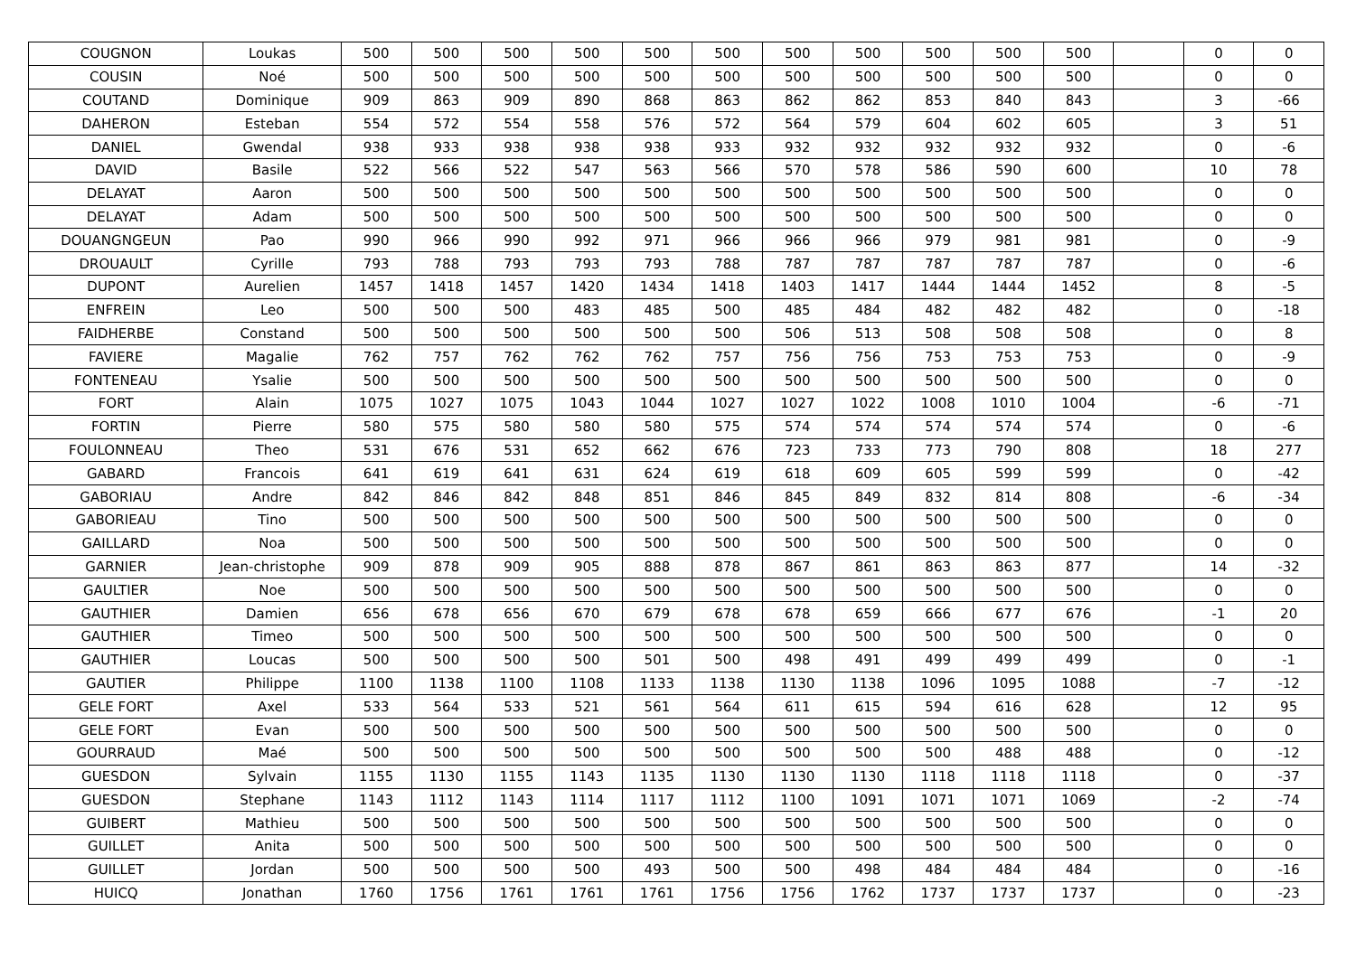| COUGNON | Loukas | 500 | 500 | 500 | 500 | 500 | 500 | 500 | 500 | 500 | 500 | 500 | | 0 | 0 |
| COUSIN | Noé | 500 | 500 | 500 | 500 | 500 | 500 | 500 | 500 | 500 | 500 | 500 | | 0 | 0 |
| COUTAND | Dominique | 909 | 863 | 909 | 890 | 868 | 863 | 862 | 862 | 853 | 840 | 843 | | 3 | -66 |
| DAHERON | Esteban | 554 | 572 | 554 | 558 | 576 | 572 | 564 | 579 | 604 | 602 | 605 | | 3 | 51 |
| DANIEL | Gwendal | 938 | 933 | 938 | 938 | 938 | 933 | 932 | 932 | 932 | 932 | 932 | | 0 | -6 |
| DAVID | Basile | 522 | 566 | 522 | 547 | 563 | 566 | 570 | 578 | 586 | 590 | 600 | | 10 | 78 |
| DELAYAT | Aaron | 500 | 500 | 500 | 500 | 500 | 500 | 500 | 500 | 500 | 500 | 500 | | 0 | 0 |
| DELAYAT | Adam | 500 | 500 | 500 | 500 | 500 | 500 | 500 | 500 | 500 | 500 | 500 | | 0 | 0 |
| DOUANGNGEUN | Pao | 990 | 966 | 990 | 992 | 971 | 966 | 966 | 966 | 979 | 981 | 981 | | 0 | -9 |
| DROUAULT | Cyrille | 793 | 788 | 793 | 793 | 793 | 788 | 787 | 787 | 787 | 787 | 787 | | 0 | -6 |
| DUPONT | Aurelien | 1457 | 1418 | 1457 | 1420 | 1434 | 1418 | 1403 | 1417 | 1444 | 1444 | 1452 | | 8 | -5 |
| ENFREIN | Leo | 500 | 500 | 500 | 483 | 485 | 500 | 485 | 484 | 482 | 482 | 482 | | 0 | -18 |
| FAIDHERBE | Constand | 500 | 500 | 500 | 500 | 500 | 500 | 506 | 513 | 508 | 508 | 508 | | 0 | 8 |
| FAVIERE | Magalie | 762 | 757 | 762 | 762 | 762 | 757 | 756 | 756 | 753 | 753 | 753 | | 0 | -9 |
| FONTENEAU | Ysalie | 500 | 500 | 500 | 500 | 500 | 500 | 500 | 500 | 500 | 500 | 500 | | 0 | 0 |
| FORT | Alain | 1075 | 1027 | 1075 | 1043 | 1044 | 1027 | 1027 | 1022 | 1008 | 1010 | 1004 | | -6 | -71 |
| FORTIN | Pierre | 580 | 575 | 580 | 580 | 580 | 575 | 574 | 574 | 574 | 574 | 574 | | 0 | -6 |
| FOULONNEAU | Theo | 531 | 676 | 531 | 652 | 662 | 676 | 723 | 733 | 773 | 790 | 808 | | 18 | 277 |
| GABARD | Francois | 641 | 619 | 641 | 631 | 624 | 619 | 618 | 609 | 605 | 599 | 599 | | 0 | -42 |
| GABORIAU | Andre | 842 | 846 | 842 | 848 | 851 | 846 | 845 | 849 | 832 | 814 | 808 | | -6 | -34 |
| GABORIEAU | Tino | 500 | 500 | 500 | 500 | 500 | 500 | 500 | 500 | 500 | 500 | 500 | | 0 | 0 |
| GAILLARD | Noa | 500 | 500 | 500 | 500 | 500 | 500 | 500 | 500 | 500 | 500 | 500 | | 0 | 0 |
| GARNIER | Jean-christophe | 909 | 878 | 909 | 905 | 888 | 878 | 867 | 861 | 863 | 863 | 877 | | 14 | -32 |
| GAULTIER | Noe | 500 | 500 | 500 | 500 | 500 | 500 | 500 | 500 | 500 | 500 | 500 | | 0 | 0 |
| GAUTHIER | Damien | 656 | 678 | 656 | 670 | 679 | 678 | 678 | 659 | 666 | 677 | 676 | | -1 | 20 |
| GAUTHIER | Timeo | 500 | 500 | 500 | 500 | 500 | 500 | 500 | 500 | 500 | 500 | 500 | | 0 | 0 |
| GAUTHIER | Loucas | 500 | 500 | 500 | 500 | 501 | 500 | 498 | 491 | 499 | 499 | 499 | | 0 | -1 |
| GAUTIER | Philippe | 1100 | 1138 | 1100 | 1108 | 1133 | 1138 | 1130 | 1138 | 1096 | 1095 | 1088 | | -7 | -12 |
| GELE FORT | Axel | 533 | 564 | 533 | 521 | 561 | 564 | 611 | 615 | 594 | 616 | 628 | | 12 | 95 |
| GELE FORT | Evan | 500 | 500 | 500 | 500 | 500 | 500 | 500 | 500 | 500 | 500 | 500 | | 0 | 0 |
| GOURRAUD | Maé | 500 | 500 | 500 | 500 | 500 | 500 | 500 | 500 | 500 | 488 | 488 | | 0 | -12 |
| GUESDON | Sylvain | 1155 | 1130 | 1155 | 1143 | 1135 | 1130 | 1130 | 1130 | 1118 | 1118 | 1118 | | 0 | -37 |
| GUESDON | Stephane | 1143 | 1112 | 1143 | 1114 | 1117 | 1112 | 1100 | 1091 | 1071 | 1071 | 1069 | | -2 | -74 |
| GUIBERT | Mathieu | 500 | 500 | 500 | 500 | 500 | 500 | 500 | 500 | 500 | 500 | 500 | | 0 | 0 |
| GUILLET | Anita | 500 | 500 | 500 | 500 | 500 | 500 | 500 | 500 | 500 | 500 | 500 | | 0 | 0 |
| GUILLET | Jordan | 500 | 500 | 500 | 500 | 493 | 500 | 500 | 498 | 484 | 484 | 484 | | 0 | -16 |
| HUICQ | Jonathan | 1760 | 1756 | 1761 | 1761 | 1761 | 1756 | 1756 | 1762 | 1737 | 1737 | 1737 | | 0 | -23 |